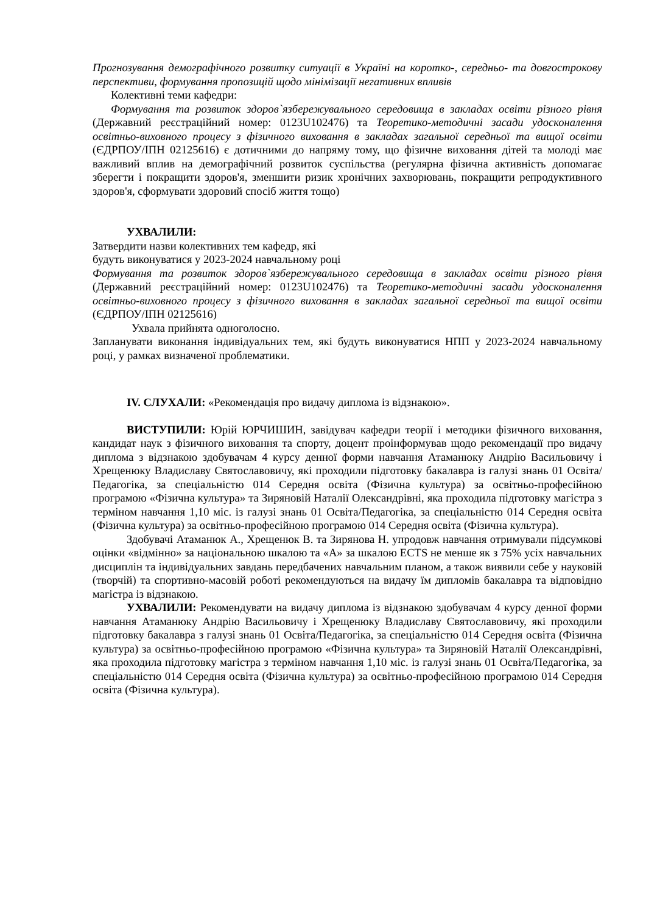Прогнозування демографічного розвитку ситуації в Україні на коротко-, середньо- та довгострокову перспективи, формування пропозицій щодо мінімізації негативних впливів
Колективні теми кафедри:
Формування та розвиток здоров`язбережувального середовища в закладах освіти різного рівня (Державний реєстраційний номер: 0123U102476) та Теоретико-методичні засади удосконалення освітньо-виховного процесу з фізичного виховання в закладах загальної середньої та вищої освіти (ЄДРПОУ/ІПН 02125616) є дотичними до напряму тому, що фізичне виховання дітей та молоді має важливий вплив на демографічний розвиток суспільства (регулярна фізична активність допомагає зберегти і покращити здоров'я, зменшити ризик хронічних захворювань, покращити репродуктивного здоров'я, сформувати здоровий спосіб життя тощо)
УХВАЛИЛИ:
Затвердити назви колективних тем кафедр, які
будуть виконуватися у 2023-2024 навчальному році
Формування та розвиток здоров`язбережувального середовища в закладах освіти різного рівня (Державний реєстраційний номер: 0123U102476) та Теоретико-методичні засади удосконалення освітньо-виховного процесу з фізичного виховання в закладах загальної середньої та вищої освіти (ЄДРПОУ/ІПН 02125616)
Ухвала прийнята одноголосно.
Запланувати виконання індивідуальних тем, які будуть виконуватися НПП у 2023-2024 навчальному році, у рамках визначеної проблематики.
IV. СЛУХАЛИ: «Рекомендація про видачу диплома із відзнакою».
ВИСТУПИЛИ: Юрій ЮРЧИШИН, завідувач кафедри теорії і методики фізичного виховання, кандидат наук з фізичного виховання та спорту, доцент проінформував щодо рекомендації про видачу диплома з відзнакою здобувачам 4 курсу денної форми навчання Атаманюку Андрію Васильовичу і Хрещенюку Владиславу Святославовичу, які проходили підготовку бакалавра із галузі знань 01 Освіта/Педагогіка, за спеціальністю 014 Середня освіта (Фізична культура) за освітньо-професійною програмою «Фізична культура» та Зиряновій Наталії Олександрівні, яка проходила підготовку магістра з терміном навчання 1,10 міс. із галузі знань 01 Освіта/Педагогіка, за спеціальністю 014 Середня освіта (Фізична культура) за освітньо-професійною програмою 014 Середня освіта (Фізична культура).
Здобувачі Атаманюк А., Хрещенюк В. та Зирянова Н. упродовж навчання отримували підсумкові оцінки «відмінно» за національною шкалою та «А» за шкалою ECTS не менше як з 75% усіх навчальних дисциплін та індивідуальних завдань передбачених навчальним планом, а також виявили себе у науковій (творчій) та спортивно-масовій роботі рекомендуються на видачу їм дипломів бакалавра та відповідно магістра із відзнакою.
УХВАЛИЛИ: Рекомендувати на видачу диплома із відзнакою здобувачам 4 курсу денної форми навчання Атаманюку Андрію Васильовичу і Хрещенюку Владиславу Святославовичу, які проходили підготовку бакалавра з галузі знань 01 Освіта/Педагогіка, за спеціальністю 014 Середня освіта (Фізична культура) за освітньо-професійною програмою «Фізична культура» та Зиряновій Наталії Олександрівні, яка проходила підготовку магістра з терміном навчання 1,10 міс. із галузі знань 01 Освіта/Педагогіка, за спеціальністю 014 Середня освіта (Фізична культура) за освітньо-професійною програмою 014 Середня освіта (Фізична культура).